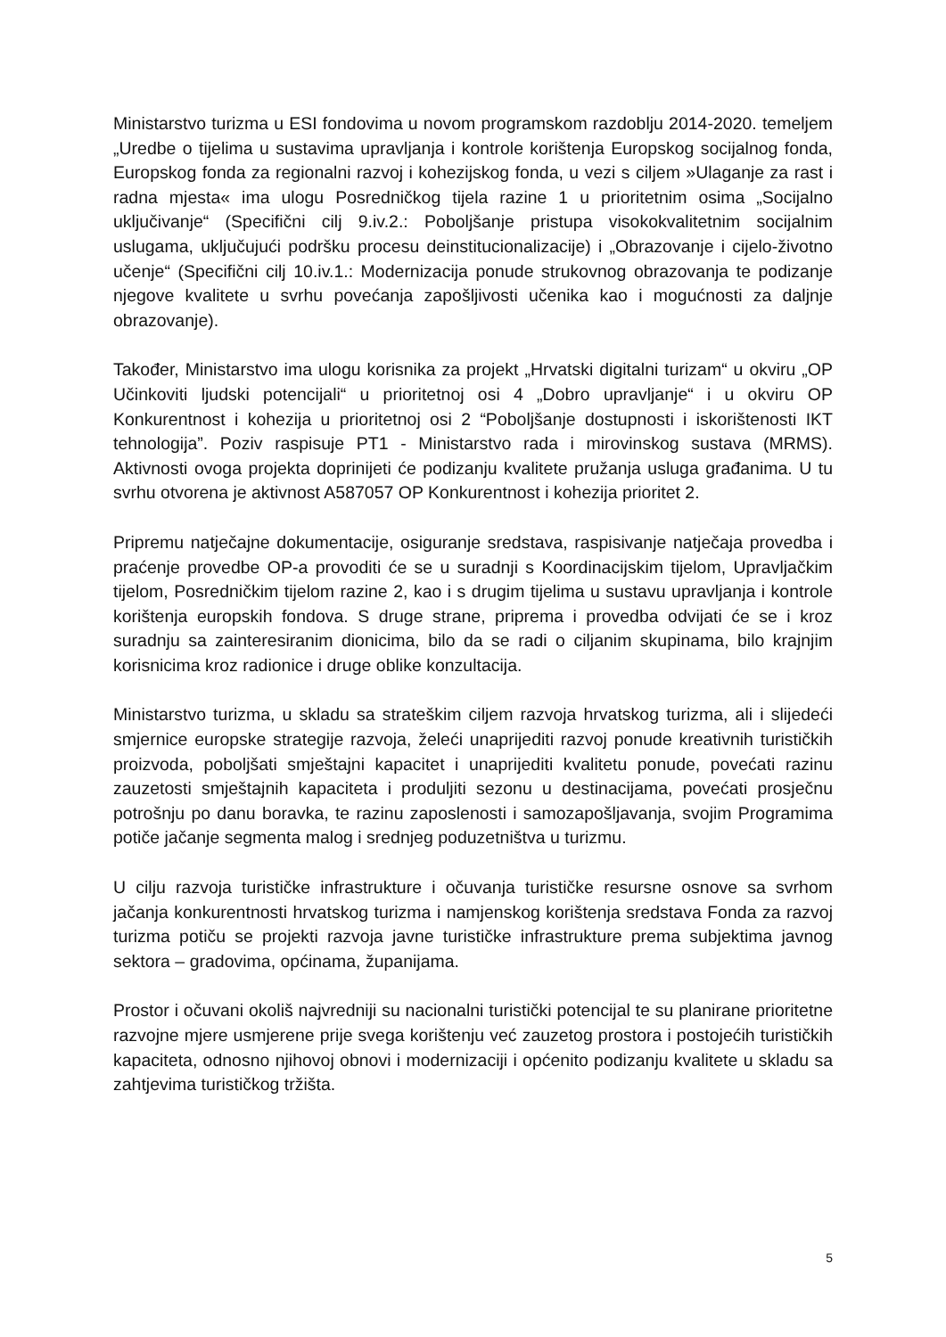Ministarstvo turizma u ESI fondovima u novom programskom razdoblju 2014-2020. temeljem „Uredbe o tijelima u sustavima upravljanja i kontrole korištenja Europskog socijalnog fonda, Europskog fonda za regionalni razvoj i kohezijskog fonda, u vezi s ciljem »Ulaganje za rast i radna mjesta« ima ulogu Posredničkog tijela razine 1 u prioritetnim osima „Socijalno uključivanje“ (Specifični cilj 9.iv.2.: Poboljšanje pristupa visokokvalitetnim socijalnim uslugama, uključujući podršku procesu deinstitucionalizacije) i „Obrazovanje i cijelo-životno učenje“ (Specifični cilj 10.iv.1.: Modernizacija ponude strukovnog obrazovanja te podizanje njegove kvalitete u svrhu povećanja zapošljivosti učenika kao i mogućnosti za daljnje obrazovanje).
Također, Ministarstvo ima ulogu korisnika za projekt „Hrvatski digitalni turizam“ u okviru „OP Učinkoviti ljudski potencijali“ u prioritetnoj osi 4 „Dobro upravljanje“ i u okviru OP Konkurentnost i kohezija u prioritetnoj osi 2 “Poboljšanje dostupnosti i iskorištenosti IKT tehnologija”. Poziv raspisuje PT1 - Ministarstvo rada i mirovinskog sustava (MRMS). Aktivnosti ovoga projekta doprinijeti će podizanju kvalitete pružanja usluga građanima. U tu svrhu otvorena je aktivnost A587057 OP Konkurentnost i kohezija prioritet 2.
Pripremu natječajne dokumentacije, osiguranje sredstava, raspisivanje natječaja provedba i praćenje provedbe OP-a provoditi će se u suradnji s Koordinacijskim tijelom, Upravljačkim tijelom, Posredničkim tijelom razine 2, kao i s drugim tijelima u sustavu upravljanja i kontrole korištenja europskih fondova. S druge strane, priprema i provedba odvijati će se i kroz suradnju sa zainteresiranim dionicima, bilo da se radi o ciljanim skupinama, bilo krajnjim korisnicima kroz radionice i druge oblike konzultacija.
Ministarstvo turizma, u skladu sa strateškim ciljem razvoja hrvatskog turizma, ali i slijedeći smjernice europske strategije razvoja, želeći unaprijediti razvoj ponude kreativnih turističkih proizvoda, poboljšati smještajni kapacitet i unaprijediti kvalitetu ponude, povećati razinu zauzetosti smještajnih kapaciteta i produljiti sezonu u destinacijama, povećati prosječnu potrošnju po danu boravka, te razinu zaposlenosti i samozapošljavanja, svojim Programima potiče jačanje segmenta malog i srednjeg poduzetništva u turizmu.
U cilju razvoja turističke infrastrukture i očuvanja turističke resursne osnove sa svrhom jačanja konkurentnosti hrvatskog turizma i namjenskog korištenja sredstava Fonda za razvoj turizma potiču se projekti razvoja javne turističke infrastrukture prema subjektima javnog sektora – gradovima, općinama, županijama.
Prostor i očuvani okoliš najvredniji su nacionalni turistički potencijal te su planirane prioritetne razvojne mjere usmjerene prije svega korištenju već zauzetog prostora i postojećih turističkih kapaciteta, odnosno njihovoj obnovi i modernizaciji i općenito podizanju kvalitete u skladu sa zahtjevima turističkog tržišta.
5